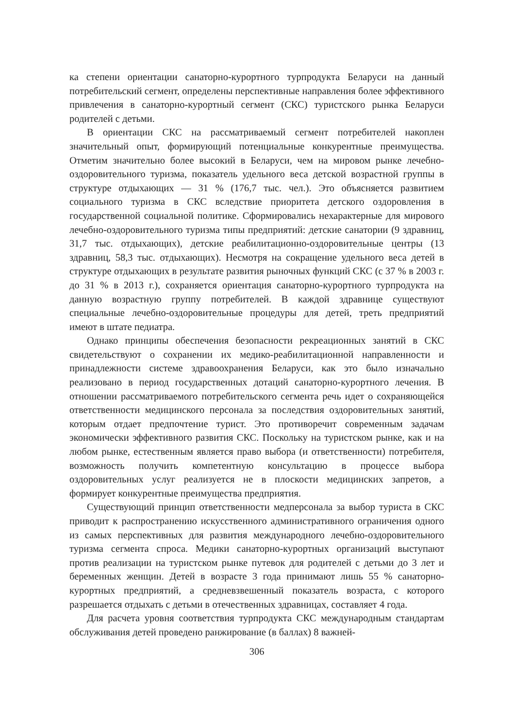ка степени ориентации санаторно-курортного турпродукта Беларуси на данный потребительский сегмент, определены перспективные направления более эффективного привлечения в санаторно-курортный сегмент (СКС) туристского рынка Беларуси родителей с детьми.
В ориентации СКС на рассматриваемый сегмент потребителей накоплен значительный опыт, формирующий потенциальные конкурентные преимущества. Отметим значительно более высокий в Беларуси, чем на мировом рынке лечебно-оздоровительного туризма, показатель удельного веса детской возрастной группы в структуре отдыхающих — 31 % (176,7 тыс. чел.). Это объясняется развитием социального туризма в СКС вследствие приоритета детского оздоровления в государственной социальной политике. Сформировались нехарактерные для мирового лечебно-оздоровительного туризма типы предприятий: детские санатории (9 здравниц, 31,7 тыс. отдыхающих), детские реабилитационно-оздоровительные центры (13 здравниц, 58,3 тыс. отдыхающих). Несмотря на сокращение удельного веса детей в структуре отдыхающих в результате развития рыночных функций СКС (с 37 % в 2003 г. до 31 % в 2013 г.), сохраняется ориентация санаторно-курортного турпродукта на данную возрастную группу потребителей. В каждой здравнице существуют специальные лечебно-оздоровительные процедуры для детей, треть предприятий имеют в штате педиатра.
Однако принципы обеспечения безопасности рекреационных занятий в СКС свидетельствуют о сохранении их медико-реабилитационной направленности и принадлежности системе здравоохранения Беларуси, как это было изначально реализовано в период государственных дотаций санаторно-курортного лечения. В отношении рассматриваемого потребительского сегмента речь идет о сохраняющейся ответственности медицинского персонала за последствия оздоровительных занятий, которым отдает предпочтение турист. Это противоречит современным задачам экономически эффективного развития СКС. Поскольку на туристском рынке, как и на любом рынке, естественным является право выбора (и ответственности) потребителя, возможность получить компетентную консультацию в процессе выбора оздоровительных услуг реализуется не в плоскости медицинских запретов, а формирует конкурентные преимущества предприятия.
Существующий принцип ответственности медперсонала за выбор туриста в СКС приводит к распространению искусственного административного ограничения одного из самых перспективных для развития международного лечебно-оздоровительного туризма сегмента спроса. Медики санаторно-курортных организаций выступают против реализации на туристском рынке путевок для родителей с детьми до 3 лет и беременных женщин. Детей в возрасте 3 года принимают лишь 55 % санаторно-курортных предприятий, а средневзвешенный показатель возраста, с которого разрешается отдыхать с детьми в отечественных здравницах, составляет 4 года.
Для расчета уровня соответствия турпродукта СКС международным стандартам обслуживания детей проведено ранжирование (в баллах) 8 важней-
306